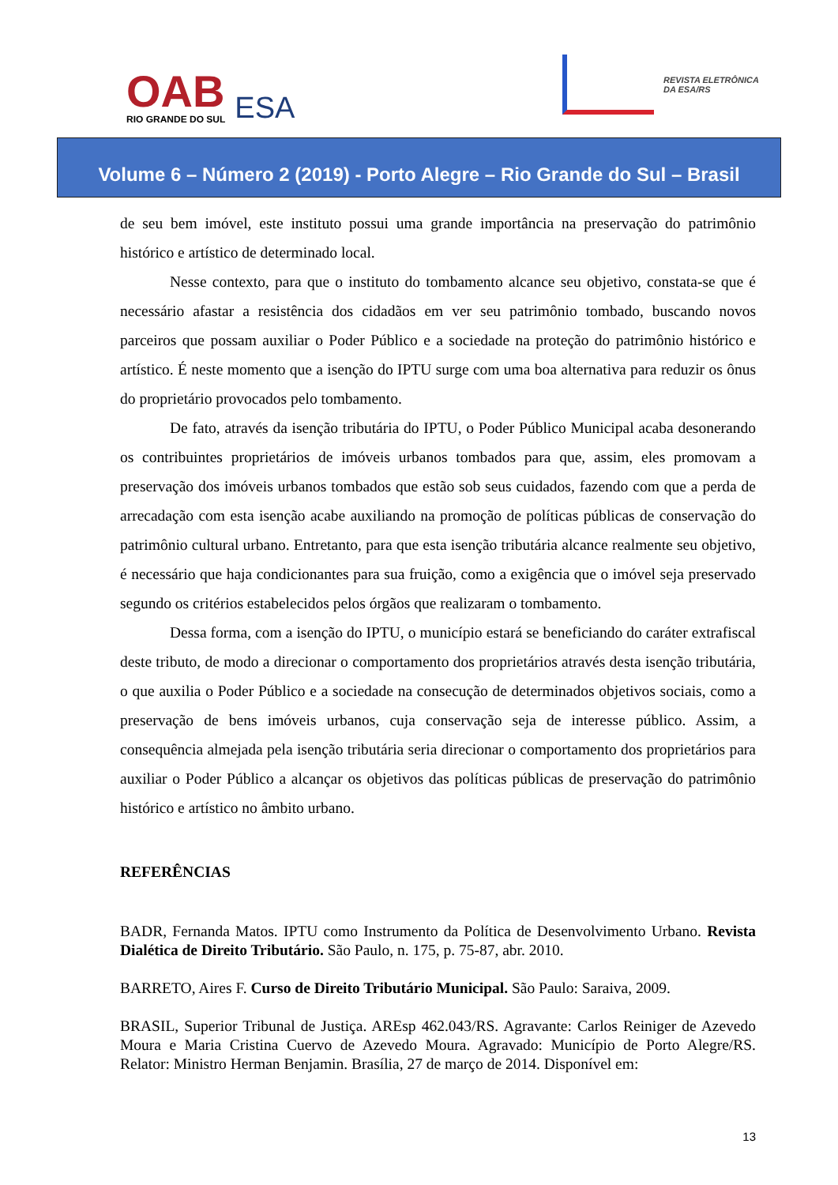OAB
RIO GRANDE DO SUL
ESA
REVISTA ELETRÔNICA
DA ESA/RS
Volume 6 – Número 2 (2019) - Porto Alegre – Rio Grande do Sul – Brasil
de seu bem imóvel, este instituto possui uma grande importância na preservação do patrimônio histórico e artístico de determinado local.
Nesse contexto, para que o instituto do tombamento alcance seu objetivo, constata-se que é necessário afastar a resistência dos cidadãos em ver seu patrimônio tombado, buscando novos parceiros que possam auxiliar o Poder Público e a sociedade na proteção do patrimônio histórico e artístico. É neste momento que a isenção do IPTU surge com uma boa alternativa para reduzir os ônus do proprietário provocados pelo tombamento.
De fato, através da isenção tributária do IPTU, o Poder Público Municipal acaba desonerando os contribuintes proprietários de imóveis urbanos tombados para que, assim, eles promovam a preservação dos imóveis urbanos tombados que estão sob seus cuidados, fazendo com que a perda de arrecadação com esta isenção acabe auxiliando na promoção de políticas públicas de conservação do patrimônio cultural urbano. Entretanto, para que esta isenção tributária alcance realmente seu objetivo, é necessário que haja condicionantes para sua fruição, como a exigência que o imóvel seja preservado segundo os critérios estabelecidos pelos órgãos que realizaram o tombamento.
Dessa forma, com a isenção do IPTU, o município estará se beneficiando do caráter extrafiscal deste tributo, de modo a direcionar o comportamento dos proprietários através desta isenção tributária, o que auxilia o Poder Público e a sociedade na consecução de determinados objetivos sociais, como a preservação de bens imóveis urbanos, cuja conservação seja de interesse público. Assim, a consequência almejada pela isenção tributária seria direcionar o comportamento dos proprietários para auxiliar o Poder Público a alcançar os objetivos das políticas públicas de preservação do patrimônio histórico e artístico no âmbito urbano.
REFERÊNCIAS
BADR, Fernanda Matos. IPTU como Instrumento da Política de Desenvolvimento Urbano. Revista Dialética de Direito Tributário. São Paulo, n. 175, p. 75-87, abr. 2010.
BARRETO, Aires F. Curso de Direito Tributário Municipal. São Paulo: Saraiva, 2009.
BRASIL, Superior Tribunal de Justiça. AREsp 462.043/RS. Agravante: Carlos Reiniger de Azevedo Moura e Maria Cristina Cuervo de Azevedo Moura. Agravado: Município de Porto Alegre/RS. Relator: Ministro Herman Benjamin. Brasília, 27 de março de 2014. Disponível em:
13